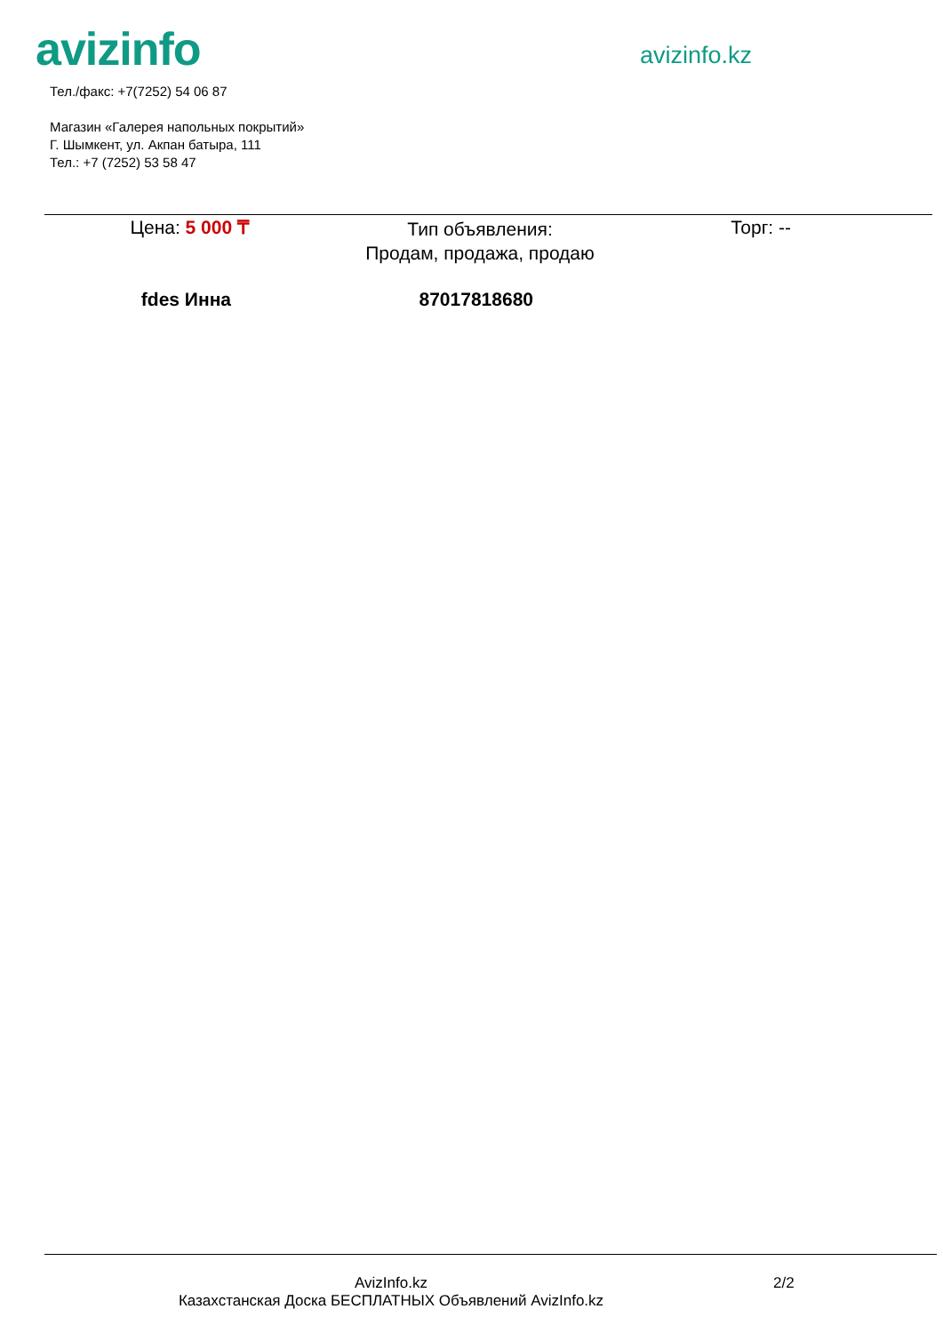avizinfo
avizinfo.kz
Тел./факс: +7(7252) 54 06 87
Магазин «Галерея напольных покрытий»
Г. Шымкент, ул. Акпан батыра, 111
Тел.: +7 (7252) 53 58 47
Цена: 5 000 ₸
Тип объявления:
Продам, продажа, продаю
Торг: --
fdes Инна 87017818680
AvizInfo.kz
Казахстанская Доска БЕСПЛАТНЫХ Объявлений AvizInfo.kz
2/2